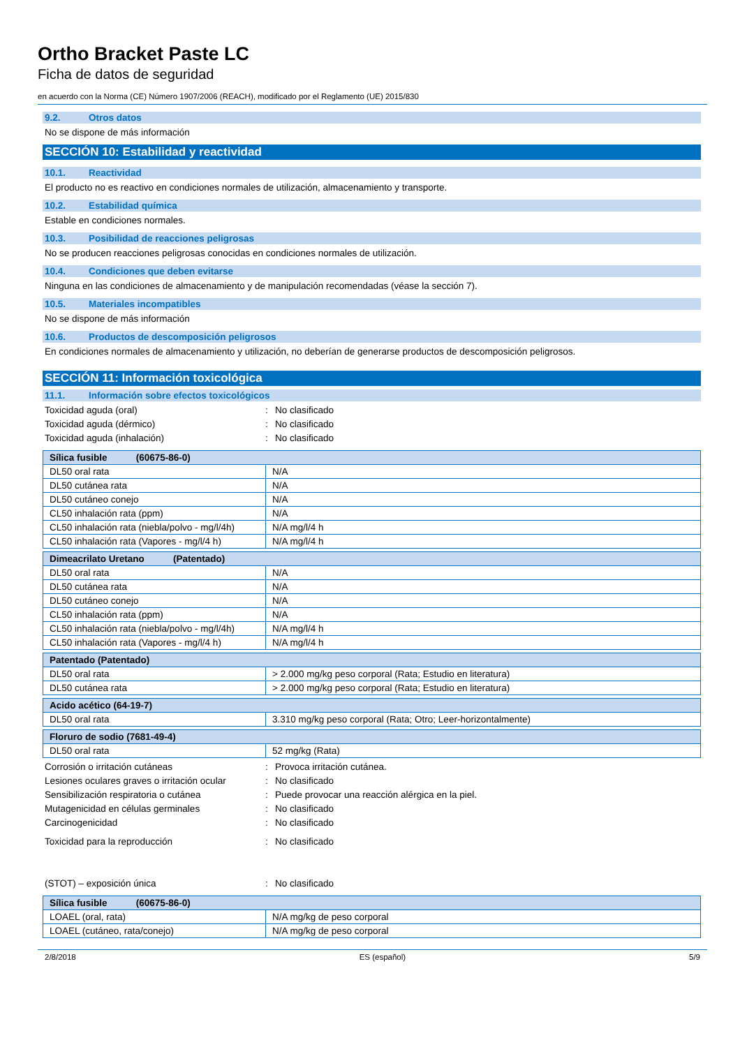Ortho Bracket Paste LC
Ficha de datos de seguridad
en acuerdo con la Norma (CE) Número 1907/2006 (REACH), modificado por el Reglamento (UE) 2015/830
9.2. Otros datos
No se dispone de más información
SECCIÓN 10: Estabilidad y reactividad
10.1. Reactividad
El producto no es reactivo en condiciones normales de utilización, almacenamiento y transporte.
10.2. Estabilidad química
Estable en condiciones normales.
10.3. Posibilidad de reacciones peligrosas
No se producen reacciones peligrosas conocidas en condiciones normales de utilización.
10.4. Condiciones que deben evitarse
Ninguna en las condiciones de almacenamiento y de manipulación recomendadas (véase la sección 7).
10.5. Materiales incompatibles
No se dispone de más información
10.6. Productos de descomposición peligrosos
En condiciones normales de almacenamiento y utilización, no deberían de generarse productos de descomposición peligrosos.
SECCIÓN 11: Información toxicológica
11.1. Información sobre efectos toxicológicos
Toxicidad aguda (oral) : No clasificado
Toxicidad aguda (dérmico) : No clasificado
Toxicidad aguda (inhalación) : No clasificado
| Sílica fusible (60675-86-0) | |
| --- | --- |
| DL50 oral rata | N/A |
| DL50 cutánea rata | N/A |
| DL50 cutáneo conejo | N/A |
| CL50 inhalación rata (ppm) | N/A |
| CL50 inhalación rata (niebla/polvo - mg/l/4h) | N/A mg/l/4 h |
| CL50 inhalación rata (Vapores - mg/l/4 h) | N/A mg/l/4 h |
| Dimeacrilato Uretano (Patentado) | |
| --- | --- |
| DL50 oral rata | N/A |
| DL50 cutánea rata | N/A |
| DL50 cutáneo conejo | N/A |
| CL50 inhalación rata (ppm) | N/A |
| CL50 inhalación rata (niebla/polvo - mg/l/4h) | N/A mg/l/4 h |
| CL50 inhalación rata (Vapores - mg/l/4 h) | N/A mg/l/4 h |
| Patentado (Patentado) | |
| --- | --- |
| DL50 oral rata | > 2.000 mg/kg peso corporal (Rata; Estudio en literatura) |
| DL50 cutánea rata | > 2.000 mg/kg peso corporal (Rata; Estudio en literatura) |
| Acido acético (64-19-7) | |
| --- | --- |
| DL50 oral rata | 3.310 mg/kg peso corporal (Rata; Otro; Leer-horizontalmente) |
| Floruro de sodio (7681-49-4) | |
| --- | --- |
| DL50 oral rata | 52 mg/kg (Rata) |
Corrosión o irritación cutáneas : Provoca irritación cutánea.
Lesiones oculares graves o irritación ocular
: No clasificado
Sensibilización respiratoria o cutánea : Puede provocar una reacción alérgica en la piel.
Mutagenicidad en células germinales : No clasificado
Carcinogenicidad : No clasificado
Toxicidad para la reproducción : No clasificado
(STOT) – exposición única : No clasificado
| Sílica fusible (60675-86-0) | |
| --- | --- |
| LOAEL (oral, rata) | N/A mg/kg de peso corporal |
| LOAEL (cutáneo, rata/conejo) | N/A mg/kg de peso corporal |
2/8/2018 ES (español) 5/9